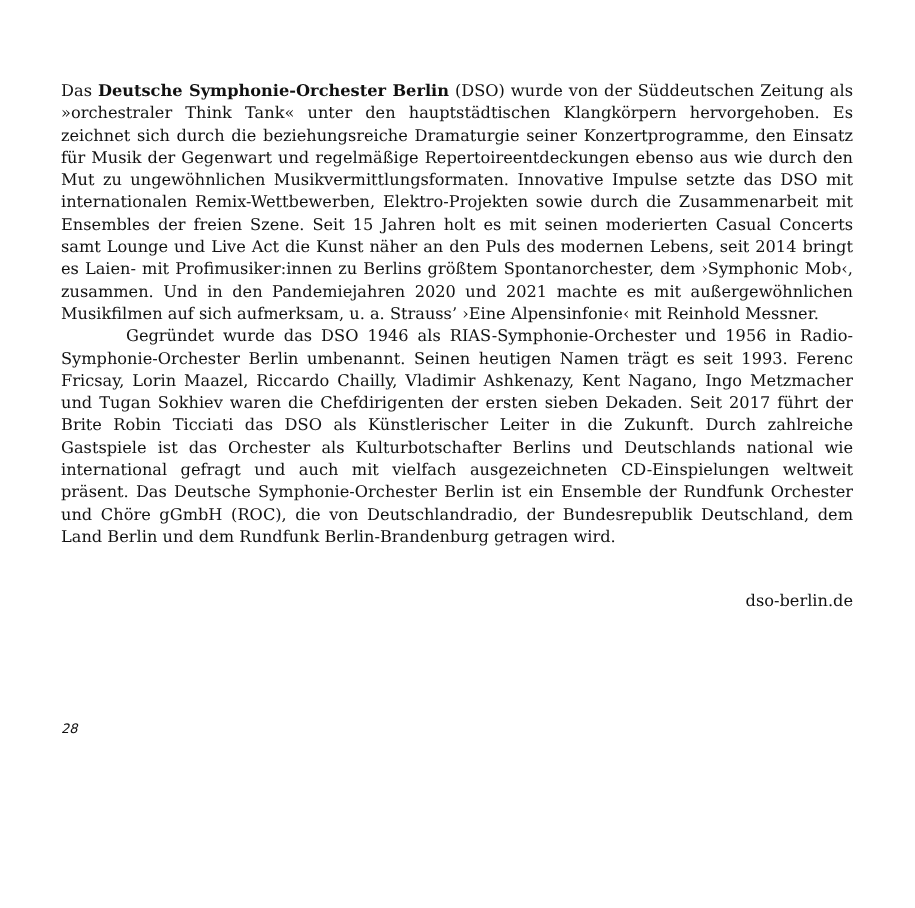Das Deutsche Symphonie-Orchester Berlin (DSO) wurde von der Süddeutschen Zeitung als »orchestraler Think Tank« unter den hauptstädtischen Klangkörpern hervorgehoben. Es zeichnet sich durch die beziehungsreiche Dramaturgie seiner Konzertprogramme, den Einsatz für Musik der Gegenwart und regelmäßige Repertoireentdeckungen ebenso aus wie durch den Mut zu ungewöhnlichen Musikvermittlungsformaten. Innovative Impulse setzte das DSO mit internationalen Remix-Wettbewerben, Elektro-Projekten sowie durch die Zusammenarbeit mit Ensembles der freien Szene. Seit 15 Jahren holt es mit seinen moderierten Casual Concerts samt Lounge und Live Act die Kunst näher an den Puls des modernen Lebens, seit 2014 bringt es Laien- mit Profimusiker:innen zu Berlins größtem Spontanorchester, dem ›Symphonic Mob‹, zusammen. Und in den Pandemiejahren 2020 und 2021 machte es mit außergewöhnlichen Musikfilmen auf sich aufmerksam, u. a. Strauss’ ›Eine Alpensinfonie‹ mit Reinhold Messner.
Gegründet wurde das DSO 1946 als RIAS-Symphonie-Orchester und 1956 in Radio-Symphonie-Orchester Berlin umbenannt. Seinen heutigen Namen trägt es seit 1993. Ferenc Fricsay, Lorin Maazel, Riccardo Chailly, Vladimir Ashkenazy, Kent Nagano, Ingo Metzmacher und Tugan Sokhiev waren die Chefdirigenten der ersten sieben Dekaden. Seit 2017 führt der Brite Robin Ticciati das DSO als Künstlerischer Leiter in die Zukunft. Durch zahlreiche Gastspiele ist das Orchester als Kulturbotschafter Berlins und Deutschlands national wie international gefragt und auch mit vielfach ausgezeichneten CD-Einspielungen weltweit präsent. Das Deutsche Symphonie-Orchester Berlin ist ein Ensemble der Rundfunk Orchester und Chöre gGmbH (ROC), die von Deutschlandradio, der Bundesrepublik Deutschland, dem Land Berlin und dem Rundfunk Berlin-Brandenburg getragen wird.
dso-berlin.de
28